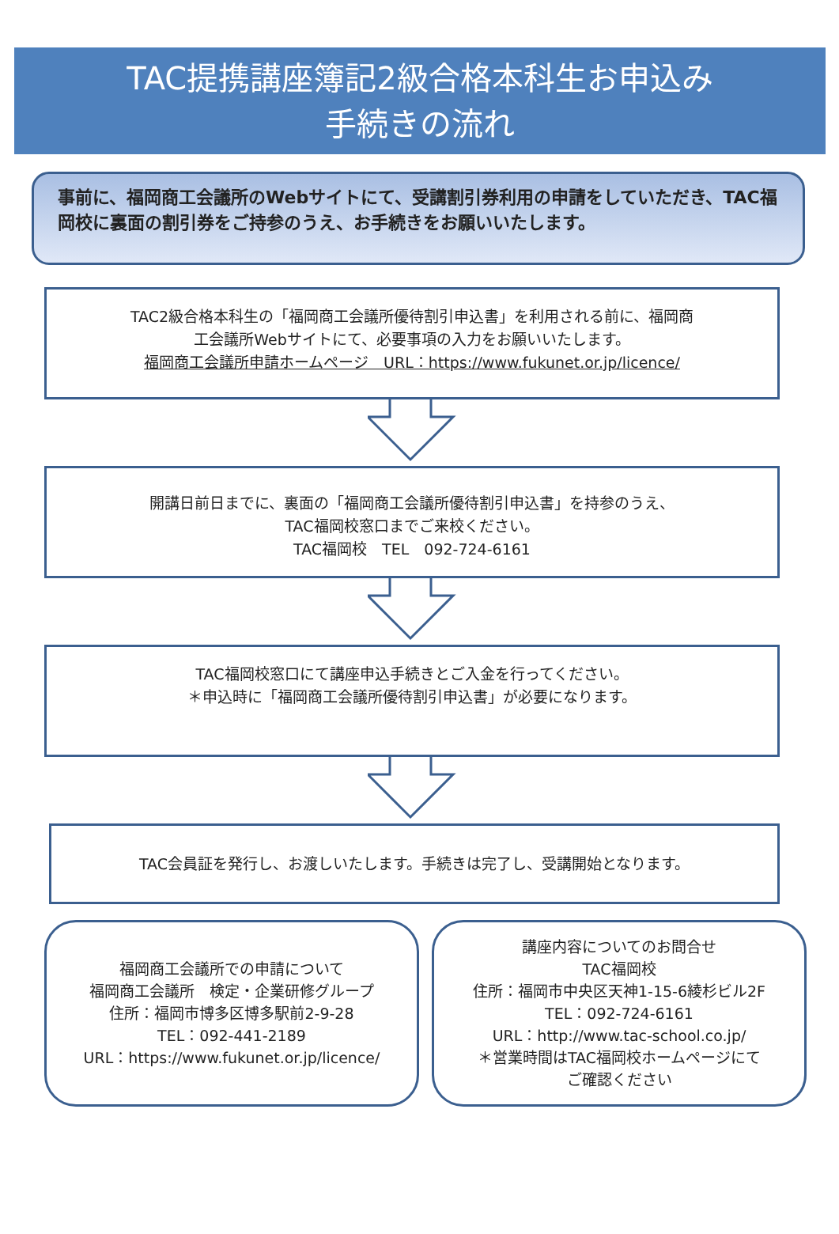TAC提携講座簿記2級合格本科生お申込み
手続きの流れ
事前に、福岡商工会議所のWebサイトにて、受講割引券利用の申請をしていただき、TAC福岡校に裏面の割引券をご持参のうえ、お手続きをお願いいたします。
TAC2級合格本科生の「福岡商工会議所優待割引申込書」を利用される前に、福岡商
工会議所Webサイトにて、必要事項の入力をお願いいたします。
福岡商工会議所申請ホームページ　URL：https://www.fukunet.or.jp/licence/
開講日前日までに、裏面の「福岡商工会議所優待割引申込書」を持参のうえ、
TAC福岡校窓口までご来校ください。
TAC福岡校　TEL　092-724-6161
TAC福岡校窓口にて講座申込手続きとご入金を行ってください。
＊申込時に「福岡商工会議所優待割引申込書」が必要になります。
TAC会員証を発行し、お渡しいたします。手続きは完了し、受講開始となります。
福岡商工会議所での申請について
福岡商工会議所　検定・企業研修グループ
住所：福岡市博多区博多駅前2-9-28
TEL：092-441-2189
URL：https://www.fukunet.or.jp/licence/
講座内容についてのお問合せ
TAC福岡校
住所：福岡市中央区天神1-15-6綾杉ビル2F
TEL：092-724-6161
URL：http://www.tac-school.co.jp/
＊営業時間はTAC福岡校ホームページにて
ご確認ください